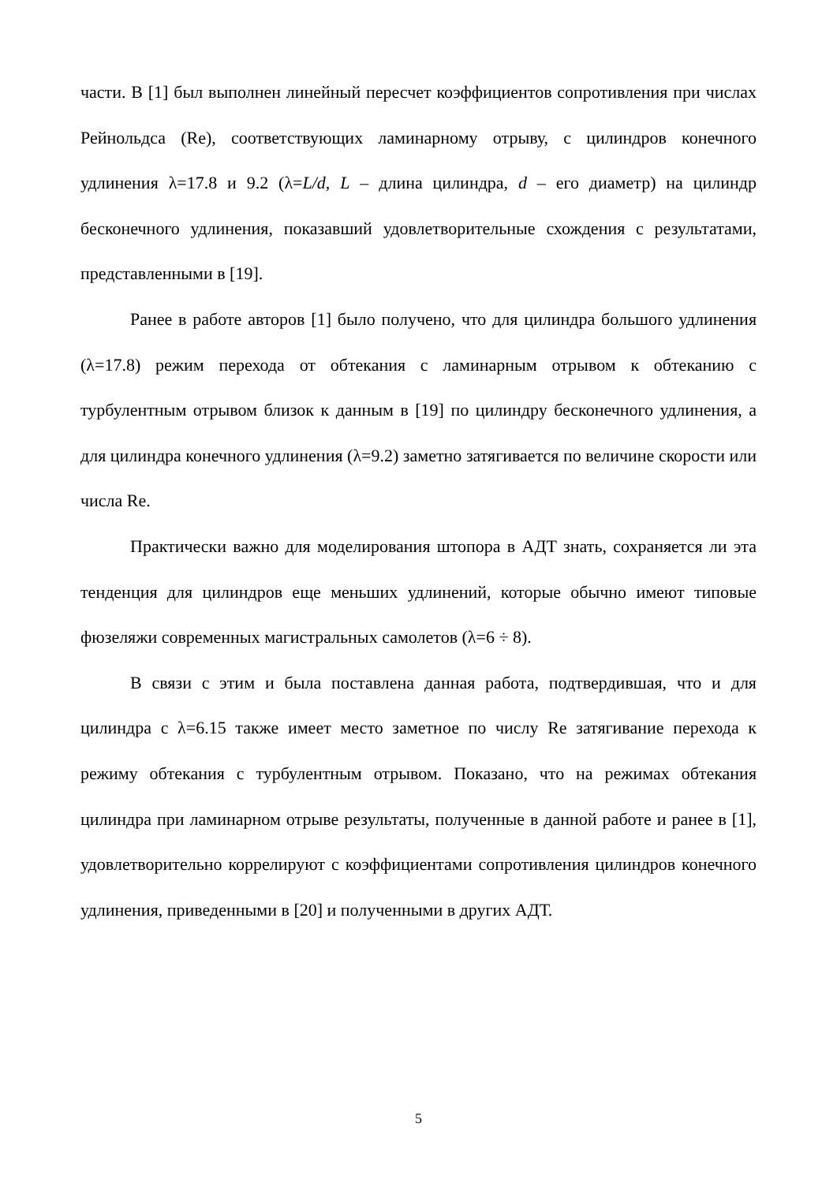части. В [1] был выполнен линейный пересчет коэффициентов сопротивления при числах Рейнольдса (Re), соответствующих ламинарному отрыву, с цилиндров конечного удлинения λ=17.8 и 9.2 (λ=L/d, L – длина цилиндра, d – его диаметр) на цилиндр бесконечного удлинения, показавший удовлетворительные схождения с результатами, представленными в [19].
Ранее в работе авторов [1] было получено, что для цилиндра большого удлинения (λ=17.8) режим перехода от обтекания с ламинарным отрывом к обтеканию с турбулентным отрывом близок к данным в [19] по цилиндру бесконечного удлинения, а для цилиндра конечного удлинения (λ=9.2) заметно затягивается по величине скорости или числа Re.
Практически важно для моделирования штопора в АДТ знать, сохраняется ли эта тенденция для цилиндров еще меньших удлинений, которые обычно имеют типовые фюзеляжи современных магистральных самолетов (λ=6 ÷ 8).
В связи с этим и была поставлена данная работа, подтвердившая, что и для цилиндра с λ=6.15 также имеет место заметное по числу Re затягивание перехода к режиму обтекания с турбулентным отрывом. Показано, что на режимах обтекания цилиндра при ламинарном отрыве результаты, полученные в данной работе и ранее в [1], удовлетворительно коррелируют с коэффициентами сопротивления цилиндров конечного удлинения, приведенными в [20] и полученными в других АДТ.
5